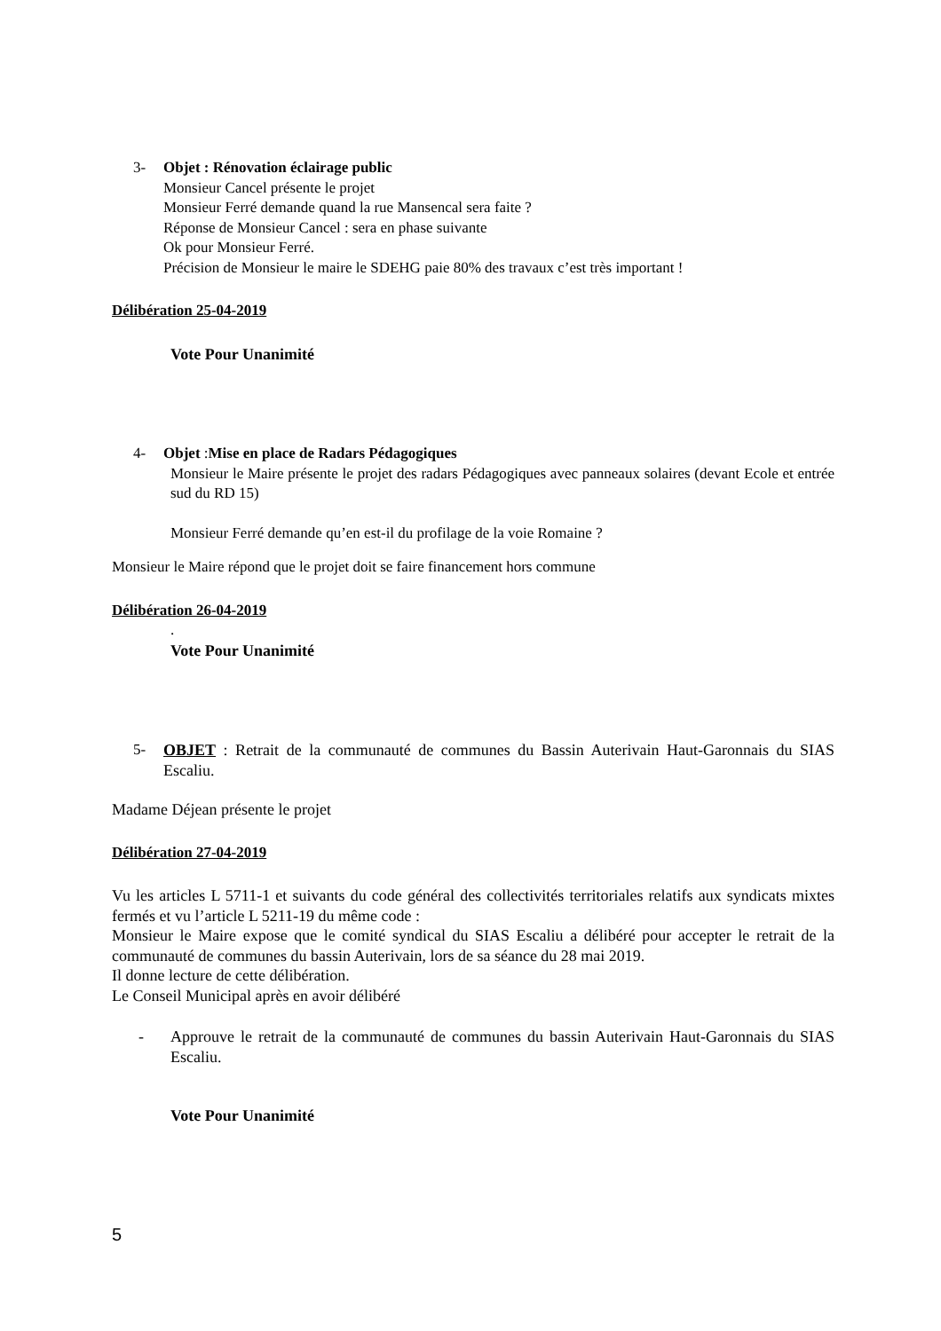3- Objet : Rénovation éclairage public
Monsieur Cancel présente le projet
Monsieur Ferré demande quand la rue Mansencal sera faite ?
Réponse de Monsieur Cancel : sera en phase suivante
Ok pour Monsieur Ferré.
Précision de Monsieur le maire le SDEHG paie 80% des travaux c’est très important !
Délibération 25-04-2019
Vote Pour Unanimité
4- Objet :Mise en place de Radars Pédagogiques
Monsieur le Maire présente le projet des radars Pédagogiques avec panneaux solaires (devant Ecole et entrée sud du RD 15)
Monsieur Ferré demande qu’en est-il du profilage de la voie Romaine ?
Monsieur le Maire répond que le projet doit se faire financement hors commune
Délibération 26-04-2019
.
Vote Pour Unanimité
5- OBJET : Retrait de la communauté de communes du Bassin Auterivain Haut-Garonnais du SIAS Escaliu.
Madame Déjean présente le projet
Délibération 27-04-2019
Vu les articles L 5711-1 et suivants du code général des collectivités territoriales relatifs aux syndicats mixtes fermés et vu l’article L 5211-19 du même code :
Monsieur le Maire expose que le comité syndical du SIAS Escaliu a délibéré pour accepter le retrait de la communauté de communes du bassin Auterivain, lors de sa séance du 28 mai 2019.
Il donne lecture de cette délibération.
Le Conseil Municipal après en avoir délibéré
- Approuve le retrait de la communauté de communes du bassin Auterivain Haut-Garonnais du SIAS Escaliu.
Vote Pour Unanimité
5